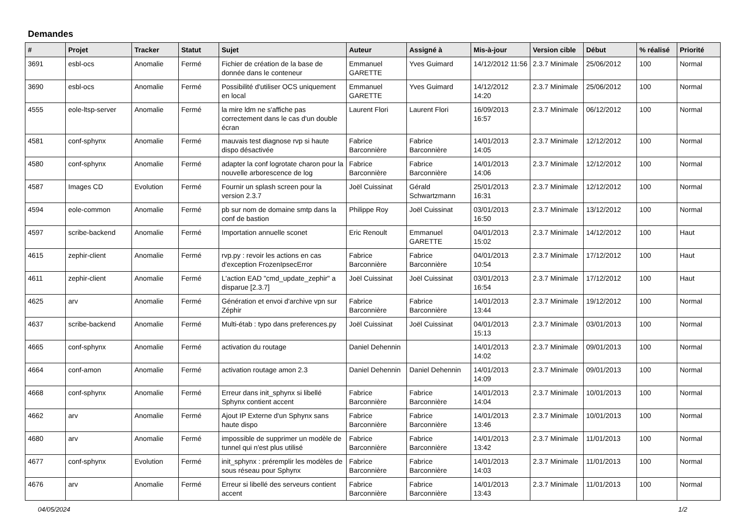Demandes
| # | Projet | Tracker | Statut | Sujet | Auteur | Assigné à | Mis-à-jour | Version cible | Début | % réalisé | Priorité |
| --- | --- | --- | --- | --- | --- | --- | --- | --- | --- | --- | --- |
| 3691 | esbl-ocs | Anomalie | Fermé | Fichier de création de la base de donnée dans le conteneur | Emmanuel GARETTE | Yves Guimard | 14/12/2012 11:56 | 2.3.7 Minimale | 25/06/2012 | 100 | Normal |
| 3690 | esbl-ocs | Anomalie | Fermé | Possibilité d'utiliser OCS uniquement en local | Emmanuel GARETTE | Yves Guimard | 14/12/2012 14:20 | 2.3.7 Minimale | 25/06/2012 | 100 | Normal |
| 4555 | eole-ltsp-server | Anomalie | Fermé | la mire ldm ne s'affiche pas correctement dans le cas d'un double écran | Laurent Flori | Laurent Flori | 16/09/2013 16:57 | 2.3.7 Minimale | 06/12/2012 | 100 | Normal |
| 4581 | conf-sphynx | Anomalie | Fermé | mauvais test diagnose rvp si haute dispo désactivée | Fabrice Barconnière | Fabrice Barconnière | 14/01/2013 14:05 | 2.3.7 Minimale | 12/12/2012 | 100 | Normal |
| 4580 | conf-sphynx | Anomalie | Fermé | adapter la conf logrotate charon pour la nouvelle arborescence de log | Fabrice Barconnière | Fabrice Barconnière | 14/01/2013 14:06 | 2.3.7 Minimale | 12/12/2012 | 100 | Normal |
| 4587 | Images CD | Evolution | Fermé | Fournir un splash screen pour la version 2.3.7 | Joël Cuissinat | Gérald Schwartzmann | 25/01/2013 16:31 | 2.3.7 Minimale | 12/12/2012 | 100 | Normal |
| 4594 | eole-common | Anomalie | Fermé | pb sur nom de domaine smtp dans la conf de bastion | Philippe Roy | Joël Cuissinat | 03/01/2013 16:50 | 2.3.7 Minimale | 13/12/2012 | 100 | Normal |
| 4597 | scribe-backend | Anomalie | Fermé | Importation annuelle sconet | Eric Renoult | Emmanuel GARETTE | 04/01/2013 15:02 | 2.3.7 Minimale | 14/12/2012 | 100 | Haut |
| 4615 | zephir-client | Anomalie | Fermé | rvp.py : revoir les actions en cas d'exception FrozenIpsecError | Fabrice Barconnière | Fabrice Barconnière | 04/01/2013 10:54 | 2.3.7 Minimale | 17/12/2012 | 100 | Haut |
| 4611 | zephir-client | Anomalie | Fermé | L'action EAD "cmd_update_zephir" a disparue [2.3.7] | Joël Cuissinat | Joël Cuissinat | 03/01/2013 16:54 | 2.3.7 Minimale | 17/12/2012 | 100 | Haut |
| 4625 | arv | Anomalie | Fermé | Génération et envoi d'archive vpn sur Zéphir | Fabrice Barconnière | Fabrice Barconnière | 14/01/2013 13:44 | 2.3.7 Minimale | 19/12/2012 | 100 | Normal |
| 4637 | scribe-backend | Anomalie | Fermé | Multi-étab : typo dans preferences.py | Joël Cuissinat | Joël Cuissinat | 04/01/2013 15:13 | 2.3.7 Minimale | 03/01/2013 | 100 | Normal |
| 4665 | conf-sphynx | Anomalie | Fermé | activation du routage | Daniel Dehennin | | 14/01/2013 14:02 | 2.3.7 Minimale | 09/01/2013 | 100 | Normal |
| 4664 | conf-amon | Anomalie | Fermé | activation routage amon 2.3 | Daniel Dehennin | Daniel Dehennin | 14/01/2013 14:09 | 2.3.7 Minimale | 09/01/2013 | 100 | Normal |
| 4668 | conf-sphynx | Anomalie | Fermé | Erreur dans init_sphynx si libellé Sphynx contient accent | Fabrice Barconnière | Fabrice Barconnière | 14/01/2013 14:04 | 2.3.7 Minimale | 10/01/2013 | 100 | Normal |
| 4662 | arv | Anomalie | Fermé | Ajout IP Externe d'un Sphynx sans haute dispo | Fabrice Barconnière | Fabrice Barconnière | 14/01/2013 13:46 | 2.3.7 Minimale | 10/01/2013 | 100 | Normal |
| 4680 | arv | Anomalie | Fermé | impossible de supprimer un modèle de tunnel qui n'est plus utilisé | Fabrice Barconnière | Fabrice Barconnière | 14/01/2013 13:42 | 2.3.7 Minimale | 11/01/2013 | 100 | Normal |
| 4677 | conf-sphynx | Evolution | Fermé | init_sphynx : préremplir les modèles de sous réseau pour Sphynx | Fabrice Barconnière | Fabrice Barconnière | 14/01/2013 14:03 | 2.3.7 Minimale | 11/01/2013 | 100 | Normal |
| 4676 | arv | Anomalie | Fermé | Erreur si libellé des serveurs contient accent | Fabrice Barconnière | Fabrice Barconnière | 14/01/2013 13:43 | 2.3.7 Minimale | 11/01/2013 | 100 | Normal |
04/05/2024 1/2